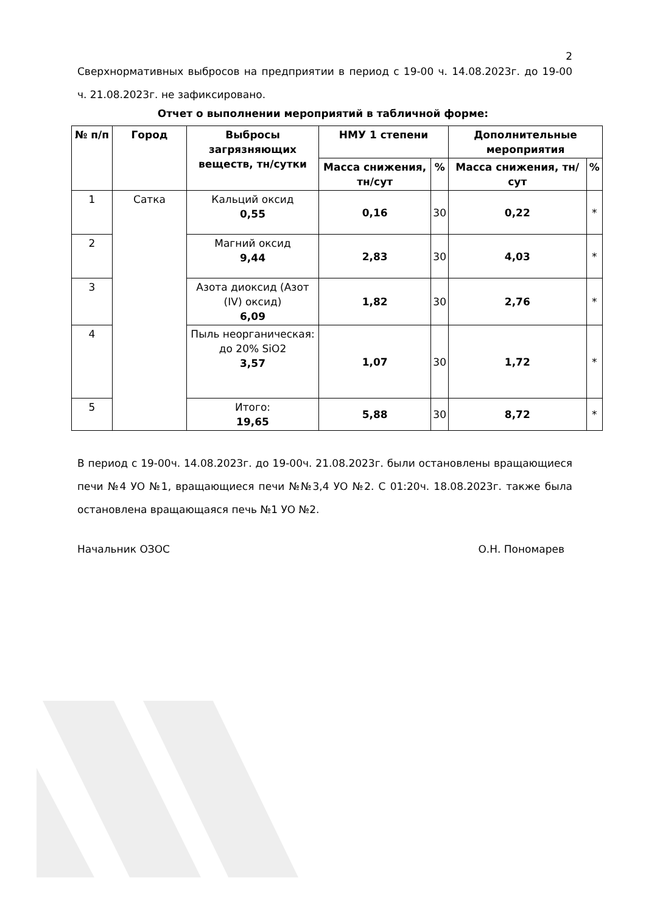2
Сверхнормативных выбросов на предприятии в период с 19-00 ч. 14.08.2023г. до 19-00 ч. 21.08.2023г. не зафиксировано.
Отчет о выполнении мероприятий в табличной форме:
| № п/п | Город | Выбросы загрязняющих веществ, тн/сутки | НМУ 1 степени | | Дополнительные мероприятия | |
| --- | --- | --- | --- | --- | --- | --- |
| | | | Масса снижения, тн/сут | % | Масса снижения, тн/сут | % |
| 1 | Сатка | Кальций оксид 0,55 | 0,16 | 30 | 0,22 | * |
| 2 | | Магний оксид 9,44 | 2,83 | 30 | 4,03 | * |
| 3 | | Азота диоксид (Азот (IV) оксид) 6,09 | 1,82 | 30 | 2,76 | * |
| 4 | | Пыль неорганическая: до 20% SiO2 3,57 | 1,07 | 30 | 1,72 | * |
| 5 | | Итого: 19,65 | 5,88 | 30 | 8,72 | * |
В период с 19-00ч. 14.08.2023г. до 19-00ч. 21.08.2023г. были остановлены вращающиеся печи №4 УО №1, вращающиеся печи №№3,4 УО №2. С 01:20ч. 18.08.2023г. также была остановлена вращающаяся печь №1 УО №2.
Начальник ОЗОС О.Н. Пономарев